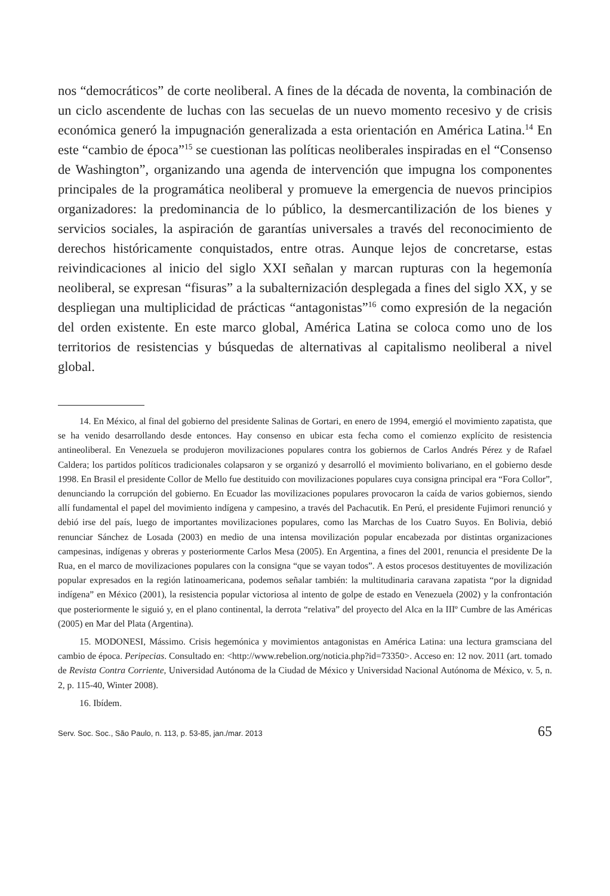nos “democráticos” de corte neoliberal. A fines de la década de noventa, la combinación de un ciclo ascendente de luchas con las secuelas de un nuevo momento recesivo y de crisis económica generó la impugnación generalizada a esta orientación en América Latina.<sup>14</sup> En este “cambio de época”<sup>15</sup> se cuestionan las políticas neoliberales inspiradas en el “Consenso de Washington”, organizando una agenda de intervención que impugna los componentes principales de la programática neoliberal y promueve la emergencia de nuevos principios organizadores: la predominancia de lo público, la desmercantilización de los bienes y servicios sociales, la aspiración de garantías universales a través del reconocimiento de derechos históricamente conquistados, entre otras. Aunque lejos de concretarse, estas reivindicaciones al inicio del siglo XXI señalan y marcan rupturas con la hegemonía neoliberal, se expresan “fisuras” a la subalternización desplegada a fines del siglo XX, y se despliegan una multiplicidad de prácticas “antagonistas”<sup>16</sup> como expresión de la negación del orden existente. En este marco global, América Latina se coloca como uno de los territorios de resistencias y búsquedas de alternativas al capitalismo neoliberal a nivel global.
14. En México, al final del gobierno del presidente Salinas de Gortari, en enero de 1994, emergió el movimiento zapatista, que se ha venido desarrollando desde entonces. Hay consenso en ubicar esta fecha como el comienzo explícito de resistencia antineoliberal. En Venezuela se produjeron movilizaciones populares contra los gobiernos de Carlos Andrés Pérez y de Rafael Caldera; los partidos políticos tradicionales colapsaron y se organizó y desarrolló el movimiento bolivariano, en el gobierno desde 1998. En Brasil el presidente Collor de Mello fue destituido con movilizaciones populares cuya consigna principal era “Fora Collor”, denunciando la corrupción del gobierno. En Ecuador las movilizaciones populares provocaron la caída de varios gobiernos, siendo allí fundamental el papel del movimiento indígena y campesino, a través del Pachacutik. En Perú, el presidente Fujimori renunció y debió irse del país, luego de importantes movilizaciones populares, como las Marchas de los Cuatro Suyos. En Bolivia, debió renunciar Sánchez de Losada (2003) en medio de una intensa movilización popular encabezada por distintas organizaciones campesinas, indígenas y obreras y posteriormente Carlos Mesa (2005). En Argentina, a fines del 2001, renuncia el presidente De la Rua, en el marco de movilizaciones populares con la consigna “que se vayan todos”. A estos procesos destituyentes de movilización popular expresados en la región latinoamericana, podemos señalar también: la multitudinaria caravana zapatista “por la dignidad indígena” en México (2001), la resistencia popular victoriosa al intento de golpe de estado en Venezuela (2002) y la confrontación que posteriormente le siguió y, en el plano continental, la derrota “relativa” del proyecto del Alca en la IIIº Cumbre de las Américas (2005) en Mar del Plata (Argentina).
15. MODONESI, Mássimo. Crisis hegemónica y movimientos antagonistas en América Latina: una lectura gramsciana del cambio de época. Peripecias. Consultado en: <http://www.rebelion.org/noticia.php?id=73350>. Acceso en: 12 nov. 2011 (art. tomado de Revista Contra Corriente, Universidad Autónoma de la Ciudad de México y Universidad Nacional Autónoma de México, v. 5, n. 2, p. 115-40, Winter 2008).
16. Ibídem.
Serv. Soc. Soc., São Paulo, n. 113, p. 53-85, jan./mar. 2013 65